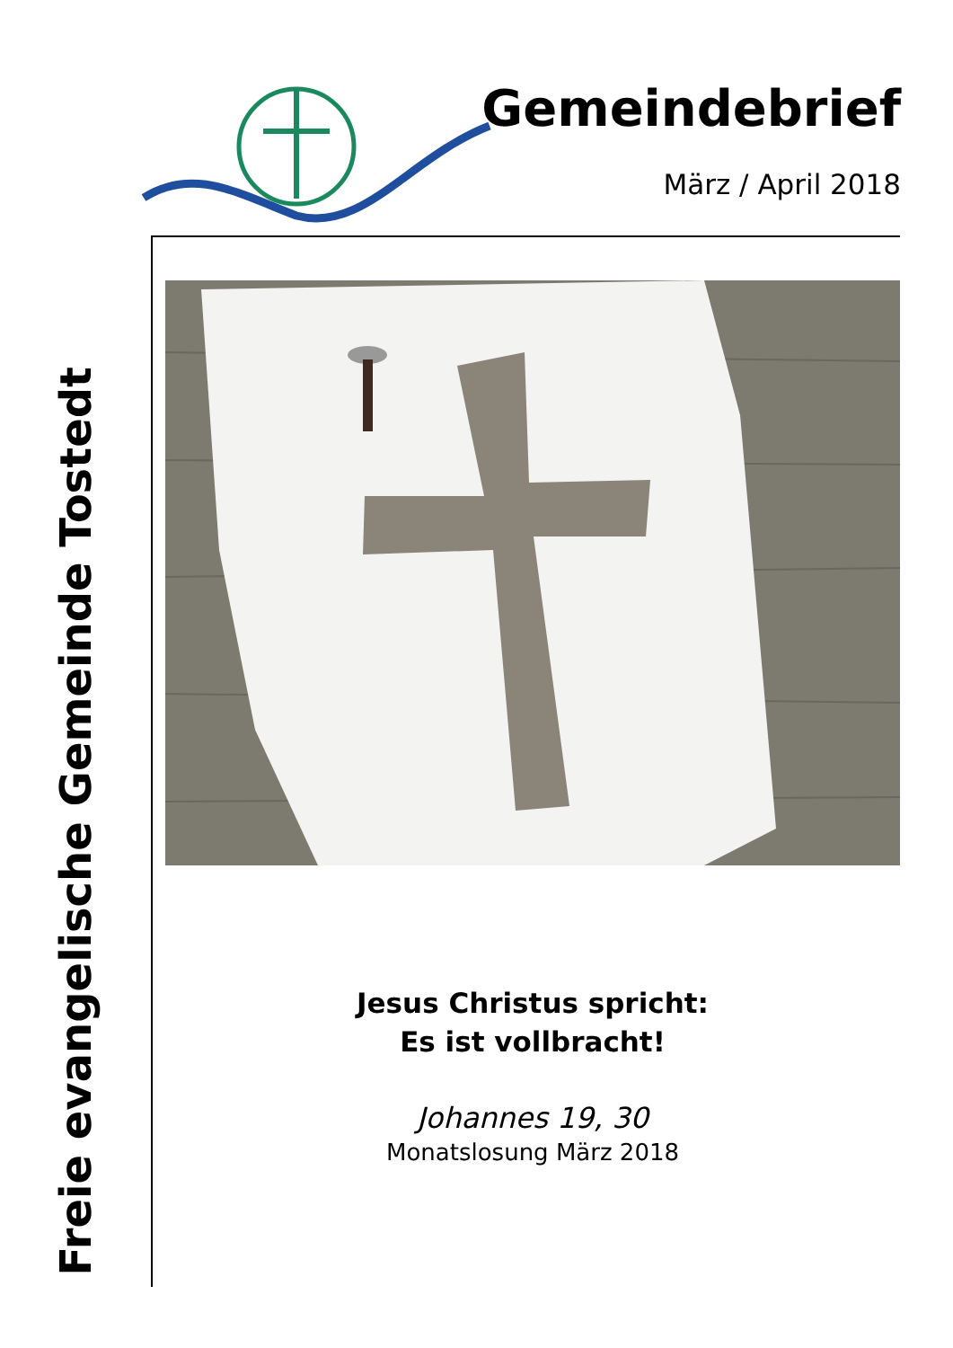Gemeindebrief
März / April 2018
Freie evangelische Gemeinde Tostedt
Jesus Christus spricht:
Es ist vollbracht!
Johannes 19, 30
Monatslosung März 2018